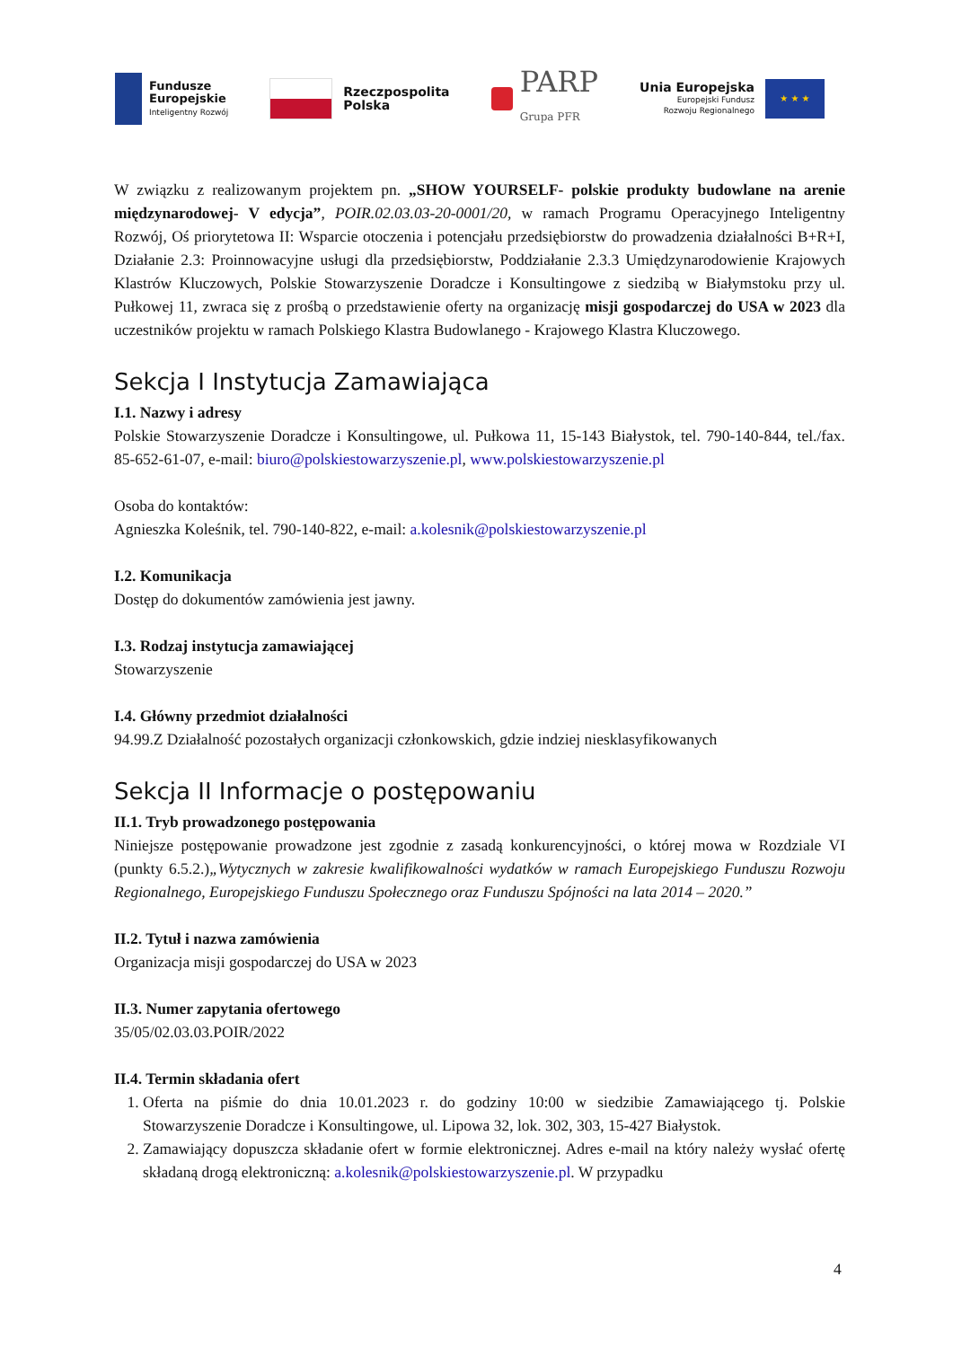Fundusze
Europejskie
Inteligentny Rozwój
Rzeczpospolita
Polska
PARP
Grupa PFR
Unia Europejska
Europejski Fundusz
Rozwoju Regionalnego
★ ★ ★
W związku z realizowanym projektem pn. „SHOW YOURSELF- polskie produkty budowlane na arenie międzynarodowej- V edycja”, POIR.02.03.03-20-0001/20, w ramach Programu Operacyjnego Inteligentny Rozwój, Oś priorytetowa II: Wsparcie otoczenia i potencjału przedsiębiorstw do prowadzenia działalności B+R+I, Działanie 2.3: Proinnowacyjne usługi dla przedsiębiorstw, Poddziałanie 2.3.3 Umiędzynarodowienie Krajowych Klastrów Kluczowych, Polskie Stowarzyszenie Doradcze i Konsultingowe z siedzibą w Białymstoku przy ul. Pułkowej 11, zwraca się z prośbą o przedstawienie oferty na organizację misji gospodarczej do USA w 2023 dla uczestników projektu w ramach Polskiego Klastra Budowlanego - Krajowego Klastra Kluczowego.
Sekcja I Instytucja Zamawiająca
I.1. Nazwy i adresy
Polskie Stowarzyszenie Doradcze i Konsultingowe, ul. Pułkowa 11, 15-143 Białystok, tel. 790-140-844, tel./fax. 85-652-61-07, e-mail: biuro@polskiestowarzyszenie.pl, www.polskiestowarzyszenie.pl
Osoba do kontaktów:
Agnieszka Koleśnik, tel. 790-140-822, e-mail: a.kolesnik@polskiestowarzyszenie.pl
I.2. Komunikacja
Dostęp do dokumentów zamówienia jest jawny.
I.3. Rodzaj instytucja zamawiającej
Stowarzyszenie
I.4. Główny przedmiot działalności
94.99.Z Działalność pozostałych organizacji członkowskich, gdzie indziej niesklasyfikowanych
Sekcja II Informacje o postępowaniu
II.1. Tryb prowadzonego postępowania
Niniejsze postępowanie prowadzone jest zgodnie z zasadą konkurencyjności, o której mowa w Rozdziale VI (punkty 6.5.2.)„Wytycznych w zakresie kwalifikowalności wydatków w ramach Europejskiego Funduszu Rozwoju Regionalnego, Europejskiego Funduszu Społecznego oraz Funduszu Spójności na lata 2014 – 2020.”
II.2. Tytuł i nazwa zamówienia
Organizacja misji gospodarczej do USA w 2023
II.3. Numer zapytania ofertowego
35/05/02.03.03.POIR/2022
II.4. Termin składania ofert
1. Oferta na piśmie do dnia 10.01.2023 r. do godziny 10:00 w siedzibie Zamawiającego tj. Polskie Stowarzyszenie Doradcze i Konsultingowe, ul. Lipowa 32, lok. 302, 303, 15-427 Białystok.
2. Zamawiający dopuszcza składanie ofert w formie elektronicznej. Adres e-mail na który należy wysłać ofertę składaną drogą elektroniczną: a.kolesnik@polskiestowarzyszenie.pl. W przypadku
4